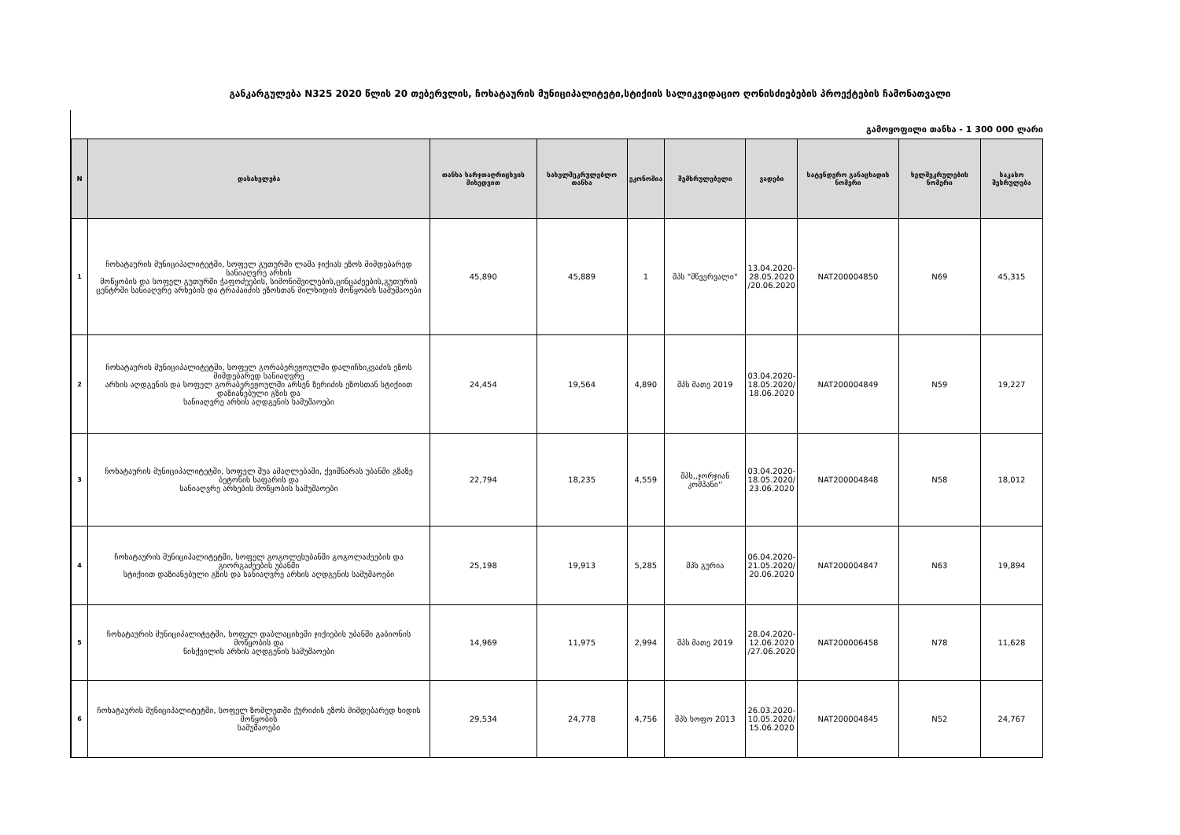განკარგულება N325 2020 წლის 20 თებერვლის, ჩოხატაურის მუნიციპალიტეტი,სტიქიის სალიკვიდაციო ღონისძიებების პროექტების ჩამონათვალი
გამოყოფილი თანხა - 1 300 000 ლარი
| N | დასახელება | თანხა ხარჯთაღრიცხვის მიხედვით | სახელშეკრულებლო თანხა | ეკონომია | შემსრულებელი | ვადები | სატენდერო განაცხადის ნომერი | ხელშეკრულების ნომერი | საკასო შესრულება |
| --- | --- | --- | --- | --- | --- | --- | --- | --- | --- |
| 1 | ჩოხატაურის მუნიციპალიტეტში, სოფელ გუთურში ლაშა ჯიქიას ეზოს მიმდებარედ სანიაღვრე არხის მოწყობის და სოფელ გუთურში ჭაფოძეების, სიმონიშვილების,ცინცაძეების,გუთურის ცენტრში სანიაღვრე არხების და ტრაპაიძის ეზოსთან მილხიდის მოწყობის სამუშაოები | 45,890 | 45,889 | 1 | შპს "მწვერვალი" | 13.04.2020- 28.05.2020 /20.06.2020 | NAT200004850 | N69 | 45,315 |
| 2 | ჩოხატაურის მუნიციპალიტეტში, სოფელ გორაბერეჟოულში დალიჩხიკვაძის ეზოს მიმდებარედ სანიაღვრე არხის აღდგენის და სოფელ გორაბერეჟოულში არსენ ზერიძის ეზოსთან სტიქიით დაზიანებული გზის და სანიაღვრე არხის აღდგენის სამუშაოები | 24,454 | 19,564 | 4,890 | შპს მათე 2019 | 03.04.2020- 18.05.2020/ 18.06.2020 | NAT200004849 | N59 | 19,227 |
| 3 | ჩოხატაურის მუნიციპალიტეტში, სოფელ შუა ამაღლებაში, ქვიშნარას უბანში გზაზე ბეტონის საფარის და სანიაღვრე არხების მოწყობის სამუშაოები | 22,794 | 18,235 | 4,559 | შპს,,ჯორჯიან კომპანი'' | 03.04.2020- 18.05.2020/ 23.06.2020 | NAT200004848 | N58 | 18,012 |
| 4 | ჩოხატაურის მუნიციპალიტეტში, სოფელ გოგოლესუბანში გოგოლაძეების და გიორგაძეების უბანში სტიქიით დაზიანებული გზის და სანიაღვრე არხის აღდგენის სამუშაოები | 25,198 | 19,913 | 5,285 | შპს გურია | 06.04.2020- 21.05.2020/ 20.06.2020 | NAT200004847 | N63 | 19,894 |
| 5 | ჩოხატაურის მუნიციპალიტეტში, სოფელ დაბლაციხეში ჯიქიების უბანში გაბიონის მოწყობის და წისქვილის არხის აღდგენის სამუშაოები | 14,969 | 11,975 | 2,994 | შპს მათე 2019 | 28.04.2020- 12.06.2020 /27.06.2020 | NAT200006458 | N78 | 11,628 |
| 6 | ჩოხატაურის მუნიციპალიტეტში, სოფელ ზომლეთში ქურიძის ეზოს მიმდებარედ ხიდის მოწყობის სამუშაოები | 29,534 | 24,778 | 4,756 | შპს სოფო 2013 | 26.03.2020- 10.05.2020/ 15.06.2020 | NAT200004845 | N52 | 24,767 |